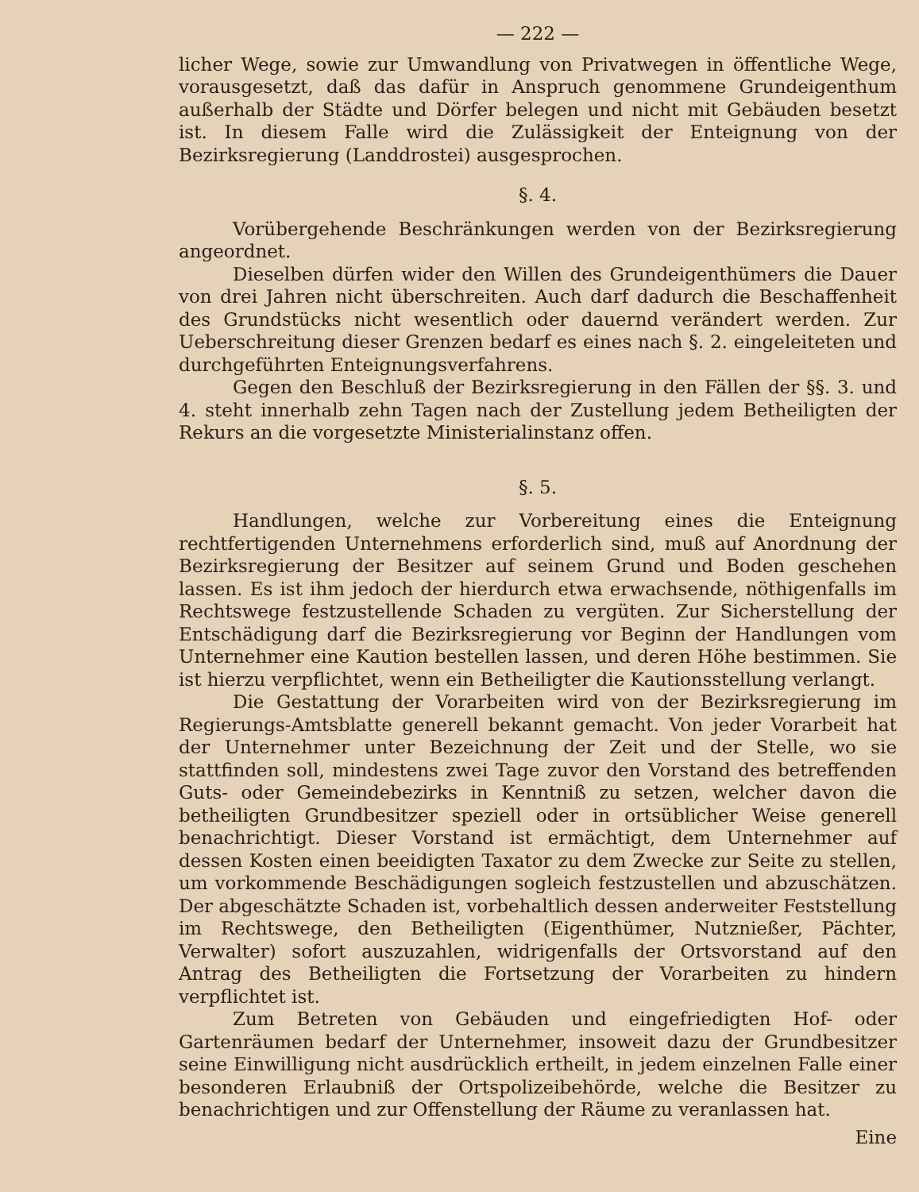— 222 —
licher Wege, sowie zur Umwandlung von Privatwegen in öffentliche Wege, vorausgesetzt, daß das dafür in Anspruch genommene Grundeigenthum außerhalb der Städte und Dörfer belegen und nicht mit Gebäuden besetzt ist. In diesem Falle wird die Zulässigkeit der Enteignung von der Bezirksregierung (Landdrostei) ausgesprochen.
§. 4.
Vorübergehende Beschränkungen werden von der Bezirksregierung angeordnet.
Dieselben dürfen wider den Willen des Grundeigenthümers die Dauer von drei Jahren nicht überschreiten. Auch darf dadurch die Beschaffenheit des Grundstücks nicht wesentlich oder dauernd verändert werden. Zur Ueberschreitung dieser Grenzen bedarf es eines nach §. 2. eingeleiteten und durchgeführten Enteignungsverfahrens.
Gegen den Beschluß der Bezirksregierung in den Fällen der §§. 3. und 4. steht innerhalb zehn Tagen nach der Zustellung jedem Betheiligten der Rekurs an die vorgesetzte Ministerialinstanz offen.
§. 5.
Handlungen, welche zur Vorbereitung eines die Enteignung rechtfertigenden Unternehmens erforderlich sind, muß auf Anordnung der Bezirksregierung der Besitzer auf seinem Grund und Boden geschehen lassen. Es ist ihm jedoch der hierdurch etwa erwachsende, nöthigenfalls im Rechtswege festzustellende Schaden zu vergüten. Zur Sicherstellung der Entschädigung darf die Bezirksregierung vor Beginn der Handlungen vom Unternehmer eine Kaution bestellen lassen, und deren Höhe bestimmen. Sie ist hierzu verpflichtet, wenn ein Betheiligter die Kautionsstellung verlangt.
Die Gestattung der Vorarbeiten wird von der Bezirksregierung im Regierungs-Amtsblatte generell bekannt gemacht. Von jeder Vorarbeit hat der Unternehmer unter Bezeichnung der Zeit und der Stelle, wo sie stattfinden soll, mindestens zwei Tage zuvor den Vorstand des betreffenden Guts- oder Gemeindebezirks in Kenntniß zu setzen, welcher davon die betheiligten Grundbesitzer speziell oder in ortsüblicher Weise generell benachrichtigt. Dieser Vorstand ist ermächtigt, dem Unternehmer auf dessen Kosten einen beeidigten Taxator zu dem Zwecke zur Seite zu stellen, um vorkommende Beschädigungen sogleich festzustellen und abzuschätzen. Der abgeschätzte Schaden ist, vorbehaltlich dessen anderweiter Feststellung im Rechtswege, den Betheiligten (Eigenthümer, Nutznießer, Pächter, Verwalter) sofort auszuzahlen, widrigenfalls der Ortsvorstand auf den Antrag des Betheiligten die Fortsetzung der Vorarbeiten zu hindern verpflichtet ist.
Zum Betreten von Gebäuden und eingefriedigten Hof- oder Gartenräumen bedarf der Unternehmer, insoweit dazu der Grundbesitzer seine Einwilligung nicht ausdrücklich ertheilt, in jedem einzelnen Falle einer besonderen Erlaubniß der Ortspolizeibehörde, welche die Besitzer zu benachrichtigen und zur Offenstellung der Räume zu veranlassen hat.
Eine